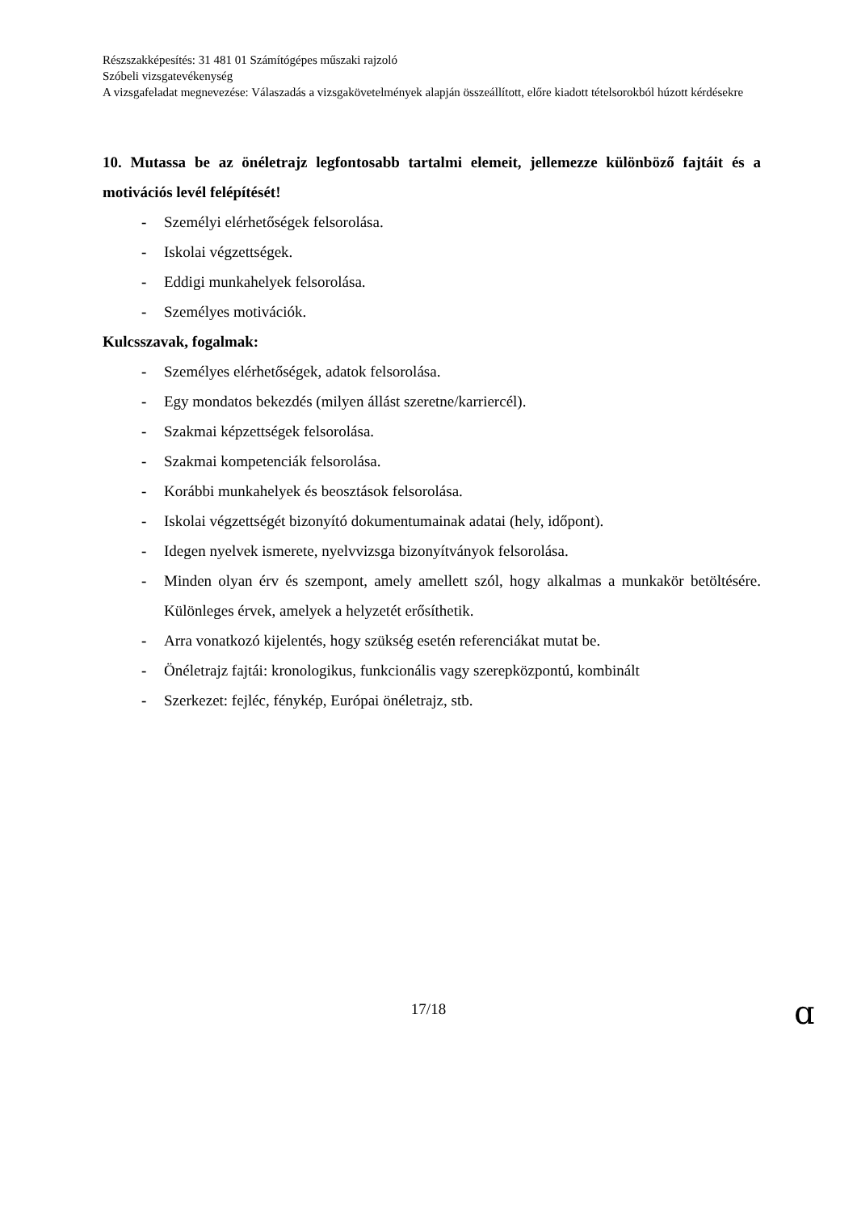Részszakképesítés: 31 481 01 Számítógépes műszaki rajzoló
Szóbeli vizsgatevékenység
A vizsgafeladat megnevezése: Válaszadás a vizsgakövetelmények alapján összeállított, előre kiadott tételsorokból húzott kérdésekre
10. Mutassa be az önéletrajz legfontosabb tartalmi elemeit, jellemezze különböző fajtáit és a motivációs levél felépítését!
- Személyi elérhetőségek felsorolása.
- Iskolai végzettségek.
- Eddigi munkahelyek felsorolása.
- Személyes motivációk.
Kulcsszavak, fogalmak:
- Személyes elérhetőségek, adatok felsorolása.
- Egy mondatos bekezdés (milyen állást szeretne/karriercél).
- Szakmai képzettségek felsorolása.
- Szakmai kompetenciák felsorolása.
- Korábbi munkahelyek és beosztások felsorolása.
- Iskolai végzettségét bizonyító dokumentumainak adatai (hely, időpont).
- Idegen nyelvek ismerete, nyelvvizsga bizonyítványok felsorolása.
- Minden olyan érv és szempont, amely amellett szól, hogy alkalmas a munkakör betöltésére. Különleges érvek, amelyek a helyzetét erősíthetik.
- Arra vonatkozó kijelentés, hogy szükség esetén referenciákat mutat be.
- Önéletrajz fajtái: kronologikus, funkcionális vagy szerepközpontú, kombinált
- Szerkezet: fejléc, fénykép, Európai önéletrajz, stb.
17/18 ɑ